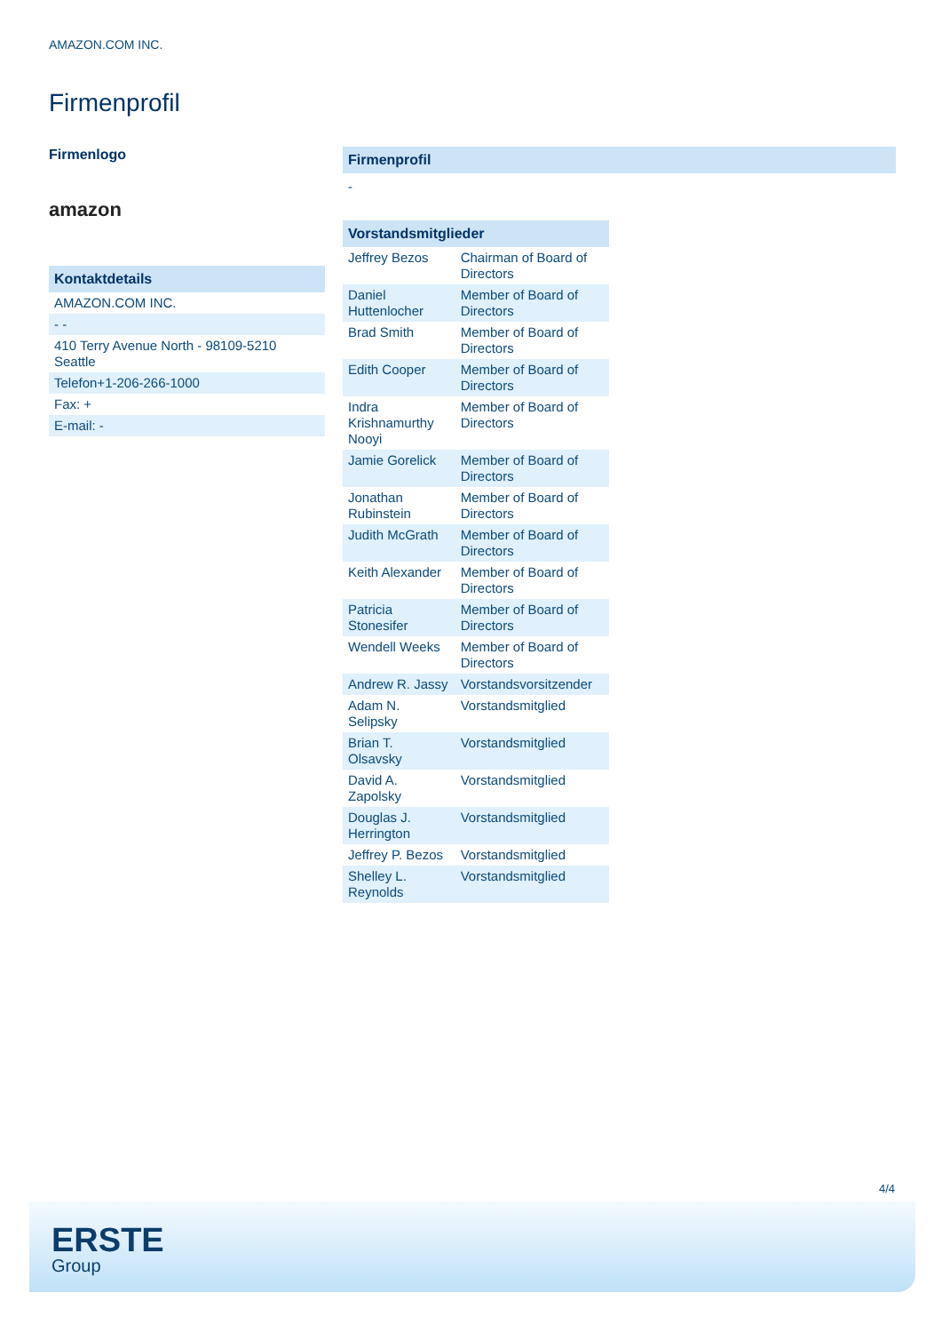AMAZON.COM INC.
Firmenprofil
Firmenlogo
amazon
Kontaktdetails
| AMAZON.COM INC. |
| - - |
| 410 Terry Avenue North - 98109-5210 Seattle |
| Telefon+1-206-266-1000 |
| Fax: + |
| E-mail: - |
Firmenprofil
-
| Vorstandsmitglieder | |
| --- | --- |
| Jeffrey Bezos | Chairman of Board of Directors |
| Daniel Huttenlocher | Member of Board of Directors |
| Brad Smith | Member of Board of Directors |
| Edith Cooper | Member of Board of Directors |
| Indra Krishnamurthy Nooyi | Member of Board of Directors |
| Jamie Gorelick | Member of Board of Directors |
| Jonathan Rubinstein | Member of Board of Directors |
| Judith McGrath | Member of Board of Directors |
| Keith Alexander | Member of Board of Directors |
| Patricia Stonesifer | Member of Board of Directors |
| Wendell Weeks | Member of Board of Directors |
| Andrew R. Jassy | Vorstandsvorsitzender |
| Adam N. Selipsky | Vorstandsmitglied |
| Brian T. Olsavsky | Vorstandsmitglied |
| David A. Zapolsky | Vorstandsmitglied |
| Douglas J. Herrington | Vorstandsmitglied |
| Jeffrey P. Bezos | Vorstandsmitglied |
| Shelley L. Reynolds | Vorstandsmitglied |
4/4
ERSTE
Group